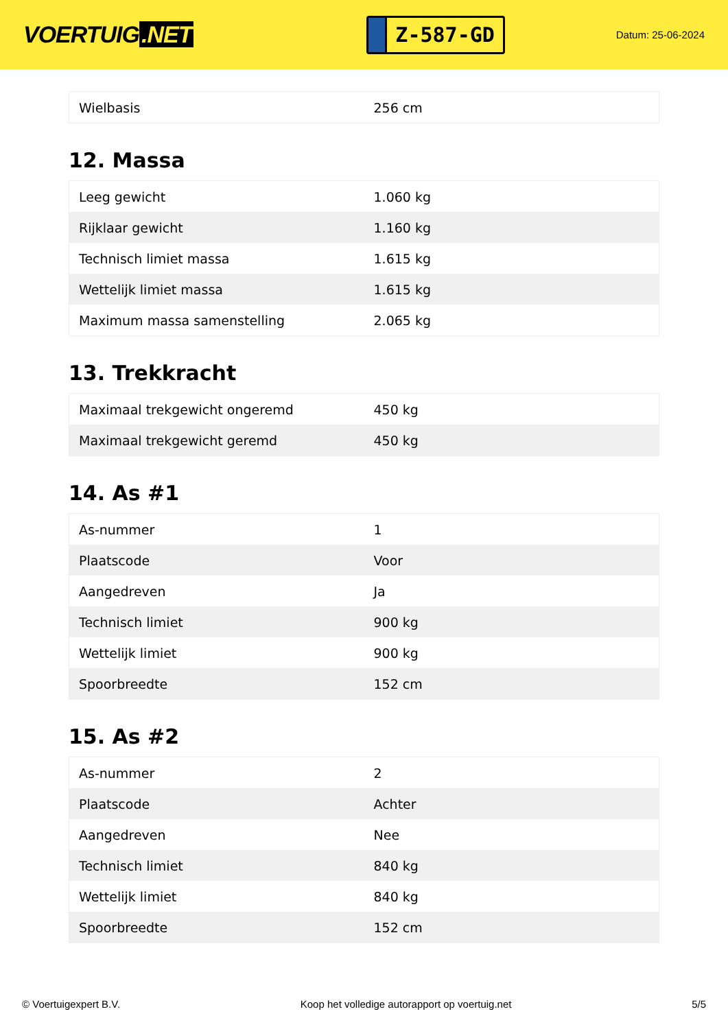VOERTUIG.NET
Z-587-GD
Datum: 25-06-2024
| Wielbasis | 256 cm |
12. Massa
| Leeg gewicht | 1.060 kg |
| Rijklaar gewicht | 1.160 kg |
| Technisch limiet massa | 1.615 kg |
| Wettelijk limiet massa | 1.615 kg |
| Maximum massa samenstelling | 2.065 kg |
13. Trekkracht
| Maximaal trekgewicht ongeremd | 450 kg |
| Maximaal trekgewicht geremd | 450 kg |
14. As #1
| As-nummer | 1 |
| Plaatscode | Voor |
| Aangedreven | Ja |
| Technisch limiet | 900 kg |
| Wettelijk limiet | 900 kg |
| Spoorbreedte | 152 cm |
15. As #2
| As-nummer | 2 |
| Plaatscode | Achter |
| Aangedreven | Nee |
| Technisch limiet | 840 kg |
| Wettelijk limiet | 840 kg |
| Spoorbreedte | 152 cm |
© Voertuigexpert B.V. Koop het volledige autorapport op voertuig.net 5/5